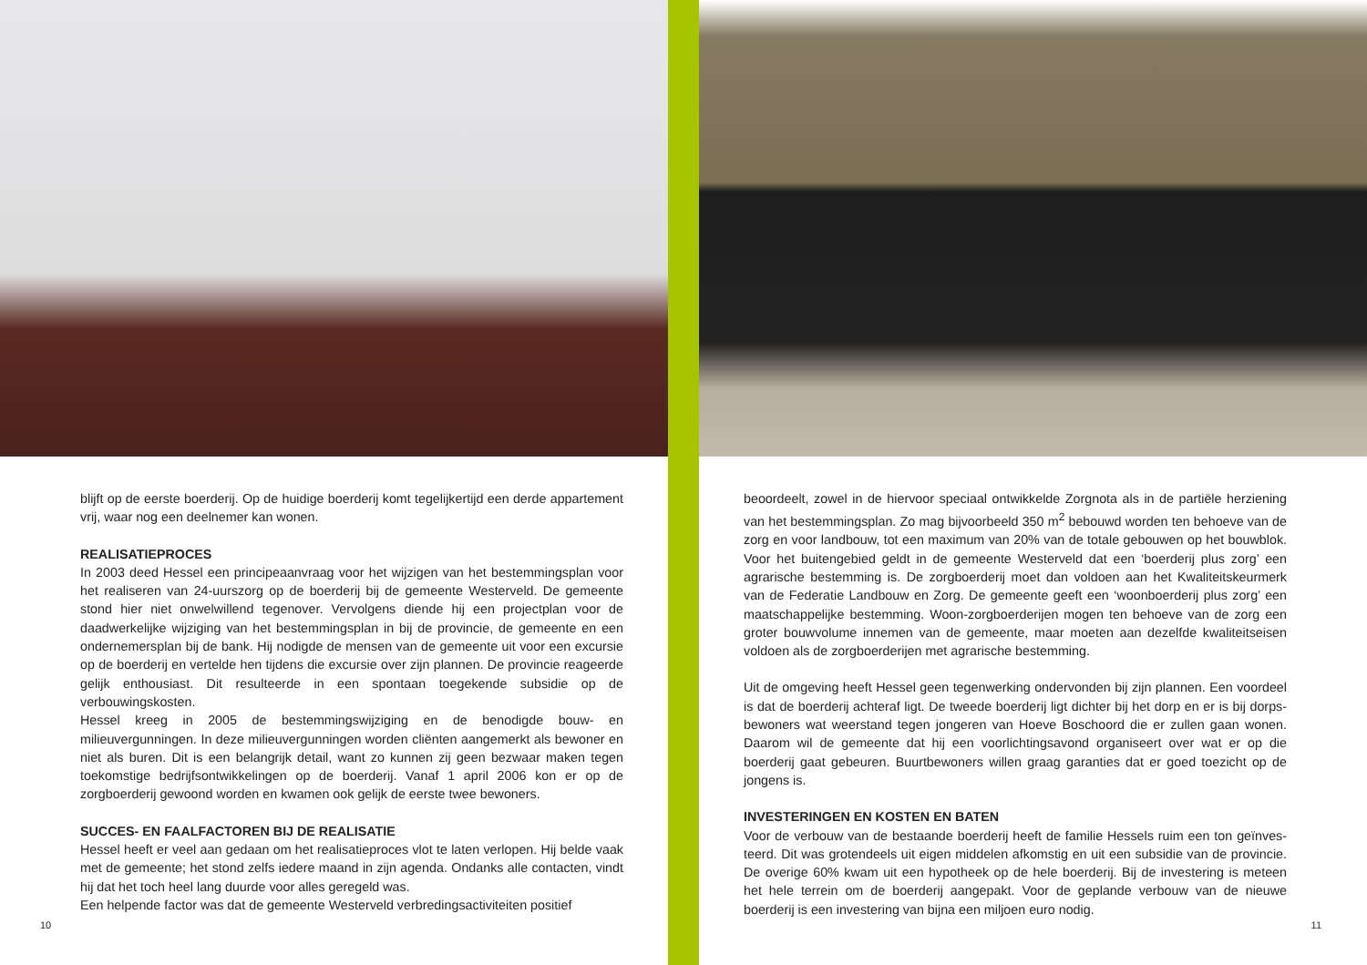blijft op de eerste boerderij. Op de huidige boerderij komt tegelijkertijd een derde appartement vrij, waar nog een deelnemer kan wonen.
REALISATIEPROCES
In 2003 deed Hessel een principeaanvraag voor het wijzigen van het bestemmingsplan voor het realiseren van 24-uurszorg op de boerderij bij de gemeente Westerveld. De gemeente stond hier niet onwelwillend tegenover. Vervolgens diende hij een projectplan voor de daadwerkelijke wijziging van het bestemmingsplan in bij de provincie, de gemeente en een ondernemersplan bij de bank. Hij nodigde de mensen van de gemeente uit voor een excursie op de boerderij en vertelde hen tijdens die excursie over zijn plannen. De provincie reageerde gelijk enthousiast. Dit resulteerde in een spontaan toegekende subsidie op de verbouwingskosten.
Hessel kreeg in 2005 de bestemmingswijziging en de benodigde bouw- en milieuvergunningen. In deze milieuvergunningen worden cliënten aangemerkt als bewoner en niet als buren. Dit is een belangrijk detail, want zo kunnen zij geen bezwaar maken tegen toekomstige bedrijfsont­wikkelingen op de boerderij. Vanaf 1 april 2006 kon er op de zorgboerderij gewoond worden en kwamen ook gelijk de eerste twee bewoners.
SUCCES- EN FAALFACTOREN BIJ DE REALISATIE
Hessel heeft er veel aan gedaan om het realisatieproces vlot te laten verlopen. Hij belde vaak met de gemeente; het stond zelfs iedere maand in zijn agenda. Ondanks alle contacten, vindt hij dat het toch heel lang duurde voor alles geregeld was.
Een helpende factor was dat de gemeente Westerveld verbredingsactiviteiten positief
10
beoordeelt, zowel in de hiervoor speciaal ontwikkelde Zorgnota als in de partiële herziening van het bestemmingsplan. Zo mag bijvoorbeeld 350 m<sup>2</sup> bebouwd worden ten behoeve van de zorg en voor landbouw, tot een maximum van 20% van de totale gebouwen op het bouwblok. Voor het buitengebied geldt in de gemeente Westerveld dat een ‘boerderij plus zorg’ een agrarische bestemming is. De zorgboerderij moet dan voldoen aan het Kwaliteitskeurmerk van de Federatie Landbouw en Zorg. De gemeente geeft een ‘woonboerderij plus zorg’ een maat­schappelijke bestemming. Woon-zorgboerderijen mogen ten behoeve van de zorg een groter bouwvolume innemen van de gemeente, maar moeten aan dezelfde kwaliteitseisen voldoen als de zorgboerderijen met agrarische bestemming.
Uit de omgeving heeft Hessel geen tegenwerking ondervonden bij zijn plannen. Een voordeel is dat de boerderij achteraf ligt. De tweede boerderij ligt dichter bij het dorp en er is bij dorps­bewoners wat weerstand tegen jongeren van Hoeve Boschoord die er zullen gaan wonen. Daarom wil de gemeente dat hij een voorlichtingsavond organiseert over wat er op die boerderij gaat gebeuren. Buurtbewoners willen graag garanties dat er goed toezicht op de jongens is.
INVESTERINGEN EN KOSTEN EN BATEN
Voor de verbouw van de bestaande boerderij heeft de familie Hessels ruim een ton geïnves­teerd. Dit was grotendeels uit eigen middelen afkomstig en uit een subsidie van de provincie. De overige 60% kwam uit een hypotheek op de hele boerderij. Bij de investering is meteen het hele terrein om de boerderij aangepakt. Voor de geplande verbouw van de nieuwe boerderij is een investering van bijna een miljoen euro nodig.
11